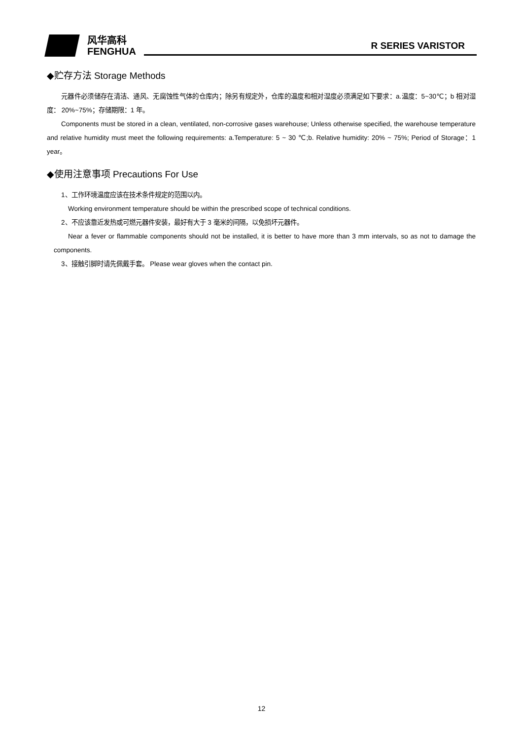风华高科
FENGHUA
R SERIES VARISTOR
◆贮存方法 Storage Methods
元器件必须储存在清洁、通风、无腐蚀性气体的仓库内；除另有规定外，仓库的温度和相对湿度必须满足如下要求：a.温度：5~30℃；b 相对湿度： 20%~75%；存储期限：1 年。
Components must be stored in a clean, ventilated, non-corrosive gases warehouse; Unless otherwise specified, the warehouse temperature and relative humidity must meet the following requirements: a.Temperature: 5 ~ 30 ℃;b. Relative humidity: 20% ~ 75%; Period of Storage：1 year。
◆使用注意事项 Precautions For Use
1、工作环境温度应该在技术条件规定的范围以内。
Working environment temperature should be within the prescribed scope of technical conditions.
2、不应该靠近发热或可燃元器件安装，最好有大于 3 毫米的间隔，以免损坏元器件。
Near a fever or flammable components should not be installed, it is better to have more than 3 mm intervals, so as not to damage the components.
3、接触引脚时请先佩戴手套。 Please wear gloves when the contact pin.
12